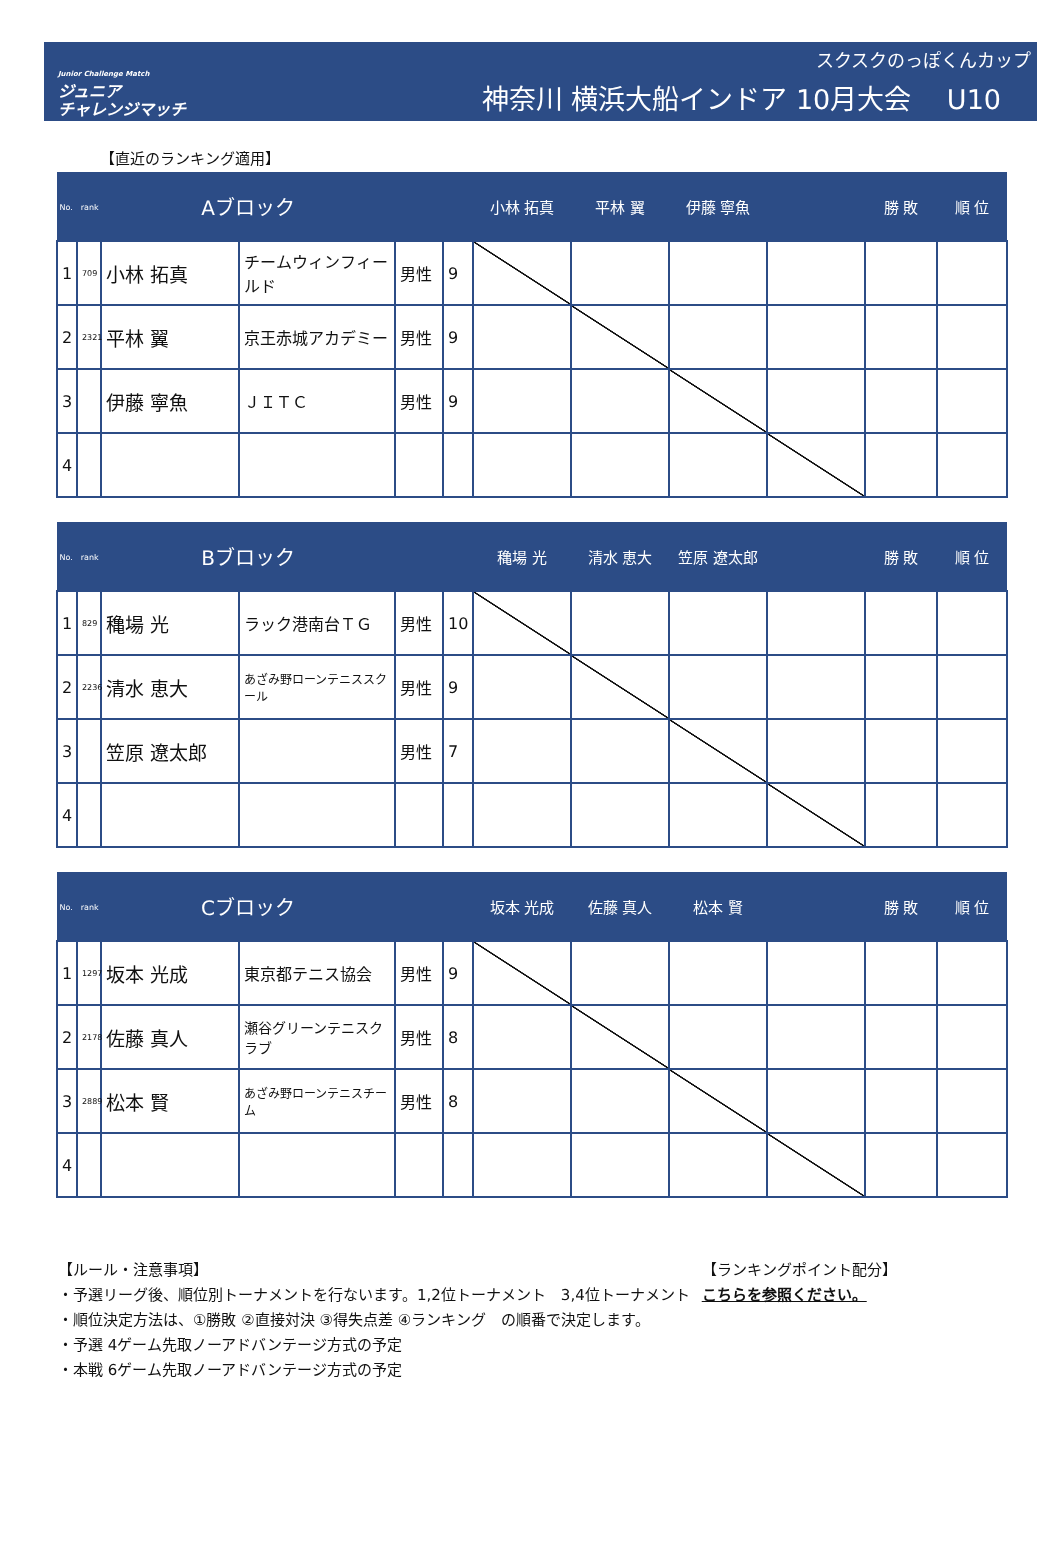Junior Challenge Match
ジュニア
チャレンジマッチ
スクスクのっぽくんカップ
神奈川 横浜大船インドア 10月大会　 U10
【直近のランキング適用】
| No. rank | | Aブロック | | | | 小林 拓真 | 平林 翼 | 伊藤 寧魚 | | 勝 敗 | 順 位 |
| --- | --- | --- | --- | --- | --- | --- | --- | --- | --- | --- | --- |
| 1 | 709 | 小林 拓真 | チームウィンフィールド | 男性 | 9 | | | | | | |
| 2 | 2321 | 平林 翼 | 京王赤城アカデミー | 男性 | 9 | | | | | | |
| 3 | | 伊藤 寧魚 | ＪＩＴＣ | 男性 | 9 | | | | | | |
| 4 | | | | | | | | | | | |
| No. rank | | Bブロック | | | | 穐場 光 | 清水 恵大 | 笠原 遼太郎 | | 勝 敗 | 順 位 |
| --- | --- | --- | --- | --- | --- | --- | --- | --- | --- | --- | --- |
| 1 | 829 | 穐場 光 | ラック港南台ＴＧ | 男性 | 10 | | | | | | |
| 2 | 2236 | 清水 恵大 | あざみ野ローンテニススクール | 男性 | 9 | | | | | | |
| 3 | | 笠原 遼太郎 | | 男性 | 7 | | | | | | |
| 4 | | | | | | | | | | | |
| No. rank | | Cブロック | | | | 坂本 光成 | 佐藤 真人 | 松本 賢 | | 勝 敗 | 順 位 |
| --- | --- | --- | --- | --- | --- | --- | --- | --- | --- | --- | --- |
| 1 | 1297 | 坂本 光成 | 東京都テニス協会 | 男性 | 9 | | | | | | |
| 2 | 2178 | 佐藤 真人 | 瀬谷グリーンテニスクラブ | 男性 | 8 | | | | | | |
| 3 | 2889 | 松本 賢 | あざみ野ローンテニスチーム | 男性 | 8 | | | | | | |
| 4 | | | | | | | | | | | |
【ルール・注意事項】
・予選リーグ後、順位別トーナメントを行ないます。1,2位トーナメント　3,4位トーナメント
・順位決定方法は、①勝敗 ②直接対決 ③得失点差 ④ランキング　の順番で決定します。
・予選 4ゲーム先取ノーアドバンテージ方式の予定
・本戦 6ゲーム先取ノーアドバンテージ方式の予定
【ランキングポイント配分】
こちらを参照ください。